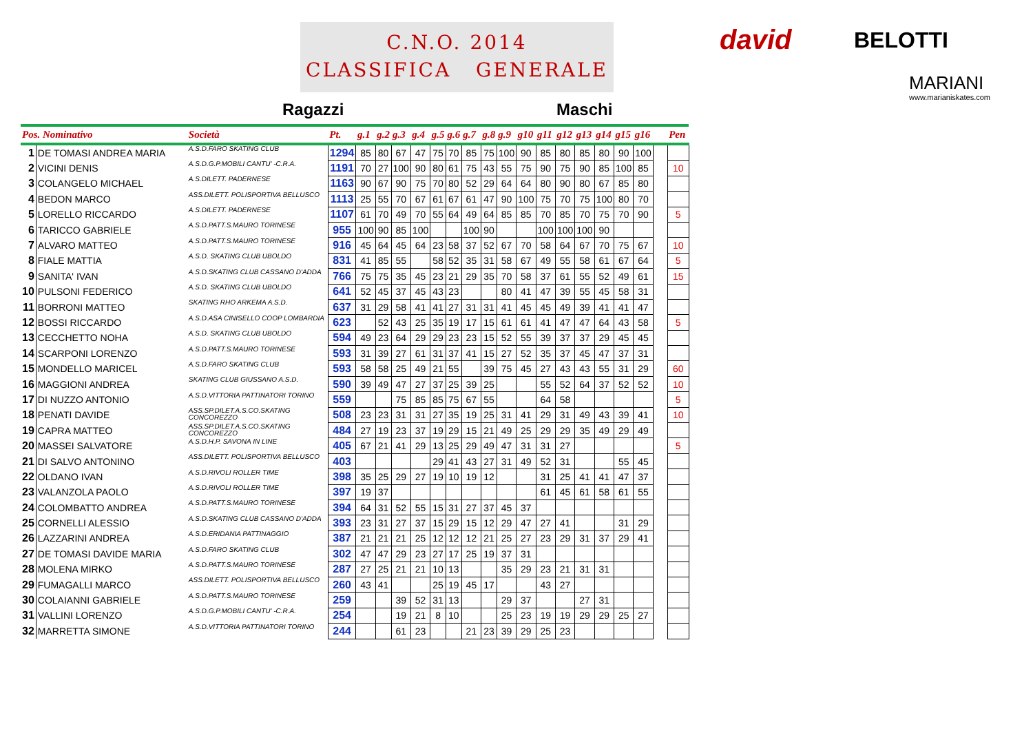C.N.O. 2014
CLASSIFICA GENERALE
Ragazzi Maschi
david BELOTTI
MARIANI
www.marianiskates.com
| Pos. Nominativo | | Società | Pt. | g.1 | g.2 | g.3 | g.4 | g.5 | g.6 | g.7 | g.8 | g.9 | g10 | g11 | g12 | g13 | g14 | g15 | g16 | | Pen |
| --- | --- | --- | --- | --- | --- | --- | --- | --- | --- | --- | --- | --- | --- | --- | --- | --- | --- | --- | --- | --- | --- |
| 1 | DE TOMASI ANDREA MARIA | A.S.D.FARO SKATING CLUB | 1294 | 85 | 80 | 67 | 47 | 75 | 70 | 85 | 75 | 100 | 90 | 85 | 80 | 85 | 80 | 90 | 100 | | |
| 2 | VICINI DENIS | A.S.D.G.P.MOBILI CANTU' -C.R.A. | 1191 | 70 | 27 | 100 | 90 | 80 | 61 | 75 | 43 | 55 | 75 | 90 | 75 | 90 | 85 | 100 | 85 | | 10 |
| 3 | COLANGELO MICHAEL | A.S.DILETT. PADERNESE | 1163 | 90 | 67 | 90 | 75 | 70 | 80 | 52 | 29 | 64 | 64 | 80 | 90 | 80 | 67 | 85 | 80 | | |
| 4 | BEDON MARCO | ASS.DILETT. POLISPORTIVA BELLUSCO | 1113 | 25 | 55 | 70 | 67 | 61 | 67 | 61 | 47 | 90 | 100 | 75 | 70 | 75 | 100 | 80 | 70 | | |
| 5 | LORELLO RICCARDO | A.S.DILETT. PADERNESE | 1107 | 61 | 70 | 49 | 70 | 55 | 64 | 49 | 64 | 85 | 85 | 70 | 85 | 70 | 75 | 70 | 90 | | 5 |
| 6 | TARICCO GABRIELE | A.S.D.PATT.S.MAURO TORINESE | 955 | 100 | 90 | 85 | 100 | | | 100 | 90 | | | 100 | 100 | 100 | 90 | | | | |
| 7 | ALVARO MATTEO | A.S.D.PATT.S.MAURO TORINESE | 916 | 45 | 64 | 45 | 64 | 23 | 58 | 37 | 52 | 67 | 70 | 58 | 64 | 67 | 70 | 75 | 67 | | 10 |
| 8 | FIALE MATTIA | A.S.D. SKATING CLUB UBOLDO | 831 | 41 | 85 | 55 | | 58 | 52 | 35 | 31 | 58 | 67 | 49 | 55 | 58 | 61 | 67 | 64 | | 5 |
| 9 | SANITA' IVAN | A.S.D.SKATING CLUB CASSANO D'ADDA | 766 | 75 | 75 | 35 | 45 | 23 | 21 | 29 | 35 | 70 | 58 | 37 | 61 | 55 | 52 | 49 | 61 | | 15 |
| 10 | PULSONI FEDERICO | A.S.D. SKATING CLUB UBOLDO | 641 | 52 | 45 | 37 | 45 | 43 | 23 | | | 80 | 41 | 47 | 39 | 55 | 45 | 58 | 31 | | |
| 11 | BORRONI MATTEO | SKATING RHO ARKEMA A.S.D. | 637 | 31 | 29 | 58 | 41 | 41 | 27 | 31 | 31 | 41 | 45 | 45 | 49 | 39 | 41 | 41 | 47 | | |
| 12 | BOSSI RICCARDO | A.S.D.ASA CINISELLO COOP LOMBARDIA | 623 | | 52 | 43 | 25 | 35 | 19 | 17 | 15 | 61 | 61 | 41 | 47 | 47 | 64 | 43 | 58 | | 5 |
| 13 | CECCHETTO NOHA | A.S.D. SKATING CLUB UBOLDO | 594 | 49 | 23 | 64 | 29 | 29 | 23 | 23 | 15 | 52 | 55 | 39 | 37 | 37 | 29 | 45 | 45 | | |
| 14 | SCARPONI LORENZO | A.S.D.PATT.S.MAURO TORINESE | 593 | 31 | 39 | 27 | 61 | 31 | 37 | 41 | 15 | 27 | 52 | 35 | 37 | 45 | 47 | 37 | 31 | | |
| 15 | MONDELLO MARICEL | A.S.D.FARO SKATING CLUB | 593 | 58 | 58 | 25 | 49 | 21 | 55 | | 39 | 75 | 45 | 27 | 43 | 43 | 55 | 31 | 29 | | 60 |
| 16 | MAGGIONI ANDREA | SKATING CLUB GIUSSANO A.S.D. | 590 | 39 | 49 | 47 | 27 | 37 | 25 | 39 | 25 | | | 55 | 52 | 64 | 37 | 52 | 52 | | 10 |
| 17 | DI NUZZO ANTONIO | A.S.D.VITTORIA PATTINATORI TORINO | 559 | | | 75 | 85 | 85 | 75 | 67 | 55 | | | 64 | 58 | | | | | | 5 |
| 18 | PENATI DAVIDE | ASS.SP.DILET.A.S.CO.SKATING CONCOREZZO | 508 | 23 | 23 | 31 | 31 | 27 | 35 | 19 | 25 | 31 | 41 | 29 | 31 | 49 | 43 | 39 | 41 | | 10 |
| 19 | CAPRA MATTEO | ASS.SP.DILET.A.S.CO.SKATING CONCOREZZO | 484 | 27 | 19 | 23 | 37 | 19 | 29 | 15 | 21 | 49 | 25 | 29 | 29 | 35 | 49 | 29 | 49 | | |
| 20 | MASSEI SALVATORE | A.S.D.H.P. SAVONA IN LINE | 405 | 67 | 21 | 41 | 29 | 13 | 25 | 29 | 49 | 47 | 31 | 31 | 27 | | | | | | 5 |
| 21 | DI SALVO ANTONINO | ASS.DILETT. POLISPORTIVA BELLUSCO | 403 | | | | | 29 | 41 | 43 | 27 | 31 | 49 | 52 | 31 | | | 55 | 45 | | |
| 22 | OLDANO IVAN | A.S.D.RIVOLI ROLLER TIME | 398 | 35 | 25 | 29 | 27 | 19 | 10 | 19 | 12 | | | 31 | 25 | 41 | 41 | 47 | 37 | | |
| 23 | VALANZOLA PAOLO | A.S.D.RIVOLI ROLLER TIME | 397 | 19 | 37 | | | | | | | | | 61 | 45 | 61 | 58 | 61 | 55 | | |
| 24 | COLOMBATTO ANDREA | A.S.D.PATT.S.MAURO TORINESE | 394 | 64 | 31 | 52 | 55 | 15 | 31 | 27 | 37 | 45 | 37 | | | | | | | | |
| 25 | CORNELLI ALESSIO | A.S.D.SKATING CLUB CASSANO D'ADDA | 393 | 23 | 31 | 27 | 37 | 15 | 29 | 15 | 12 | 29 | 47 | 27 | 41 | | | 31 | 29 | | |
| 26 | LAZZARINI ANDREA | A.S.D.ERIDANIA PATTINAGGIO | 387 | 21 | 21 | 21 | 25 | 12 | 12 | 12 | 21 | 25 | 27 | 23 | 29 | 31 | 37 | 29 | 41 | | |
| 27 | DE TOMASI DAVIDE MARIA | A.S.D.FARO SKATING CLUB | 302 | 47 | 47 | 29 | 23 | 27 | 17 | 25 | 19 | 37 | 31 | | | | | | | | |
| 28 | MOLENA MIRKO | A.S.D.PATT.S.MAURO TORINESE | 287 | 27 | 25 | 21 | 21 | 10 | 13 | | | 35 | 29 | 23 | 21 | 31 | 31 | | | | |
| 29 | FUMAGALLI MARCO | ASS.DILETT. POLISPORTIVA BELLUSCO | 260 | 43 | 41 | | | 25 | 19 | 45 | 17 | | | 43 | 27 | | | | | | |
| 30 | COLAIANNI GABRIELE | A.S.D.PATT.S.MAURO TORINESE | 259 | | | 39 | 52 | 31 | 13 | | | 29 | 37 | | | 27 | 31 | | | | |
| 31 | VALLINI LORENZO | A.S.D.G.P.MOBILI CANTU' -C.R.A. | 254 | | | 19 | 21 | 8 | 10 | | | 25 | 23 | 19 | 19 | 29 | 29 | 25 | 27 | | |
| 32 | MARRETTA SIMONE | A.S.D.VITTORIA PATTINATORI TORINO | 244 | | | 61 | 23 | | | 21 | 23 | 39 | 29 | 25 | 23 | | | | | | |